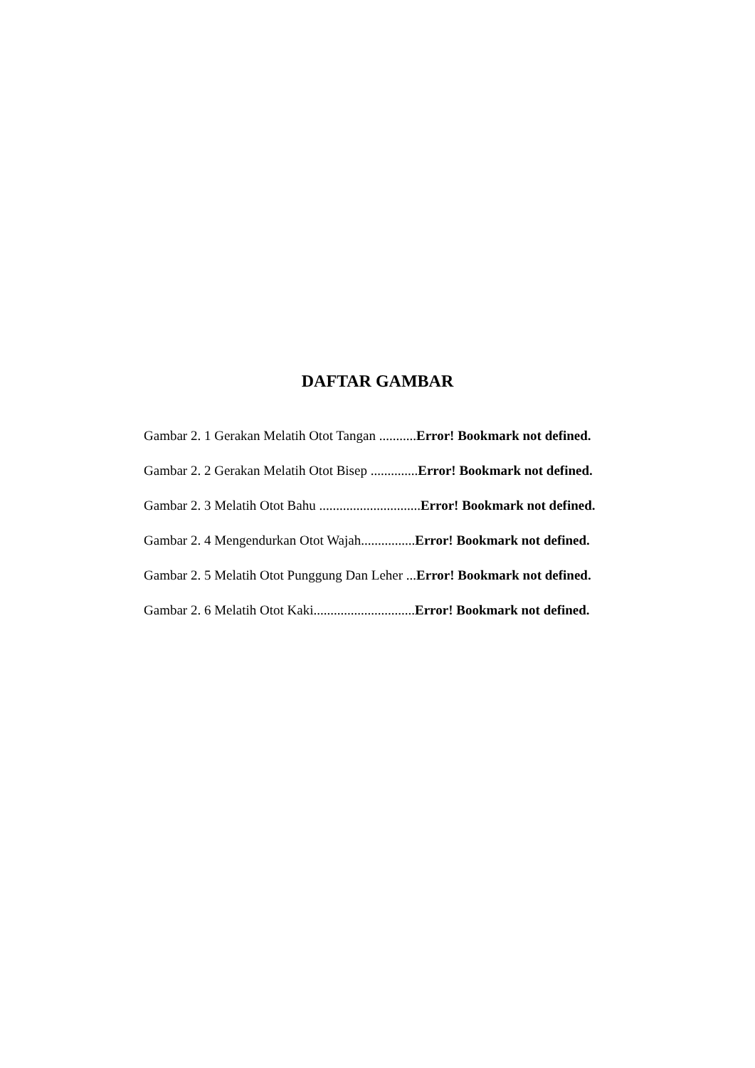DAFTAR GAMBAR
Gambar 2. 1 Gerakan Melatih Otot Tangan ...........Error! Bookmark not defined.
Gambar 2. 2 Gerakan Melatih Otot Bisep ..............Error! Bookmark not defined.
Gambar 2. 3 Melatih Otot Bahu ..............................Error! Bookmark not defined.
Gambar 2. 4 Mengendurkan Otot Wajah................Error! Bookmark not defined.
Gambar 2. 5 Melatih Otot Punggung Dan Leher ...Error! Bookmark not defined.
Gambar 2. 6 Melatih Otot Kaki..............................Error! Bookmark not defined.